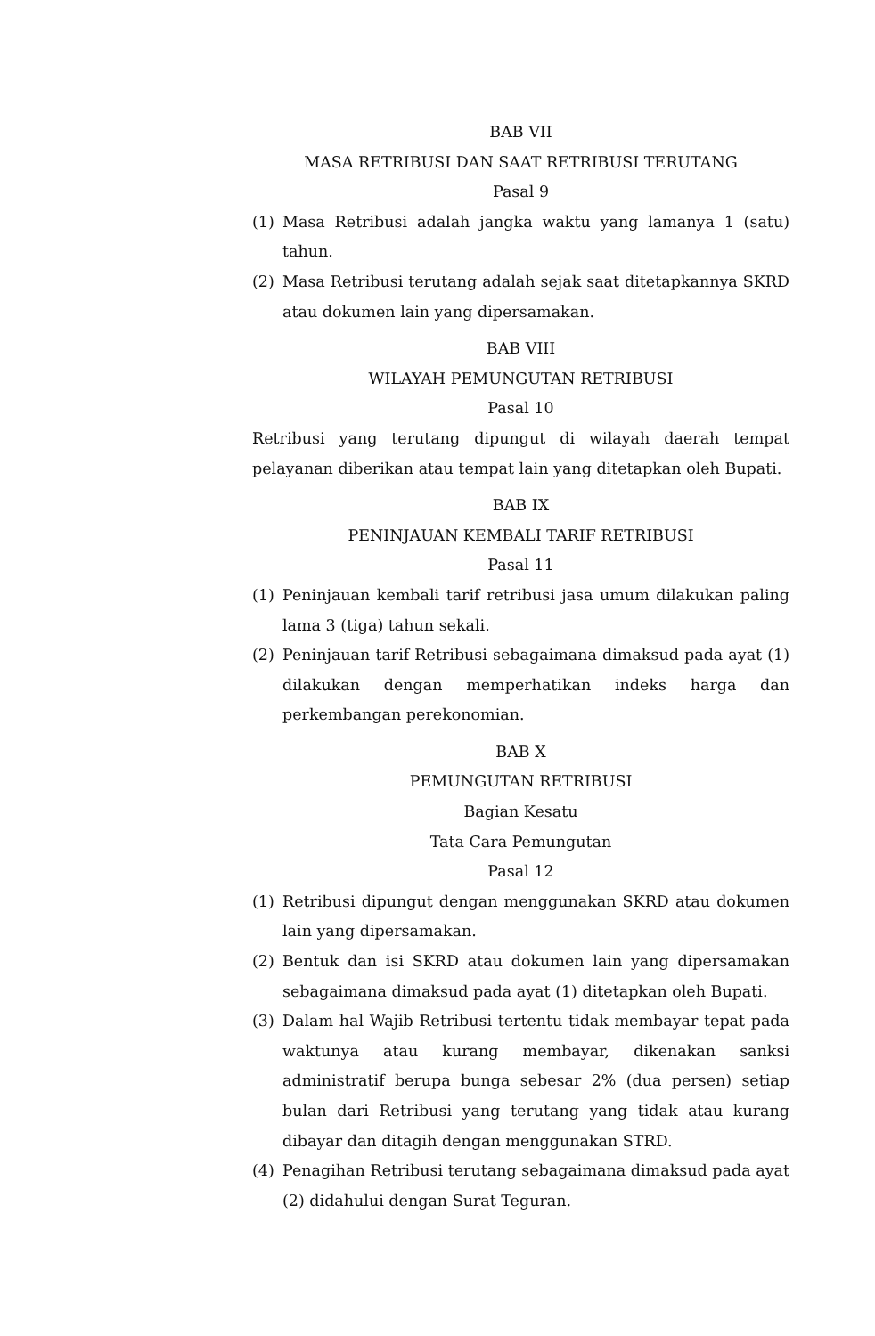BAB VII
MASA RETRIBUSI DAN SAAT RETRIBUSI TERUTANG
Pasal 9
(1) Masa Retribusi adalah jangka waktu yang lamanya 1 (satu) tahun.
(2) Masa Retribusi terutang adalah sejak saat ditetapkannya SKRD atau dokumen lain yang dipersamakan.
BAB VIII
WILAYAH PEMUNGUTAN RETRIBUSI
Pasal 10
Retribusi yang terutang dipungut di wilayah daerah tempat pelayanan diberikan atau tempat lain yang ditetapkan oleh Bupati.
BAB IX
PENINJAUAN KEMBALI TARIF RETRIBUSI
Pasal 11
(1) Peninjauan kembali tarif retribusi jasa umum dilakukan paling lama 3 (tiga) tahun sekali.
(2) Peninjauan tarif Retribusi sebagaimana dimaksud pada ayat (1) dilakukan dengan memperhatikan indeks harga dan perkembangan perekonomian.
BAB X
PEMUNGUTAN RETRIBUSI
Bagian Kesatu
Tata Cara Pemungutan
Pasal 12
(1) Retribusi dipungut dengan menggunakan SKRD atau dokumen lain yang dipersamakan.
(2) Bentuk dan isi SKRD atau dokumen lain yang dipersamakan sebagaimana dimaksud pada ayat (1) ditetapkan oleh Bupati.
(3) Dalam hal Wajib Retribusi tertentu tidak membayar tepat pada waktunya atau kurang membayar, dikenakan sanksi administratif berupa bunga sebesar 2% (dua persen) setiap bulan dari Retribusi yang terutang yang tidak atau kurang dibayar dan ditagih dengan menggunakan STRD.
(4) Penagihan Retribusi terutang sebagaimana dimaksud pada ayat (2) didahului dengan Surat Teguran.